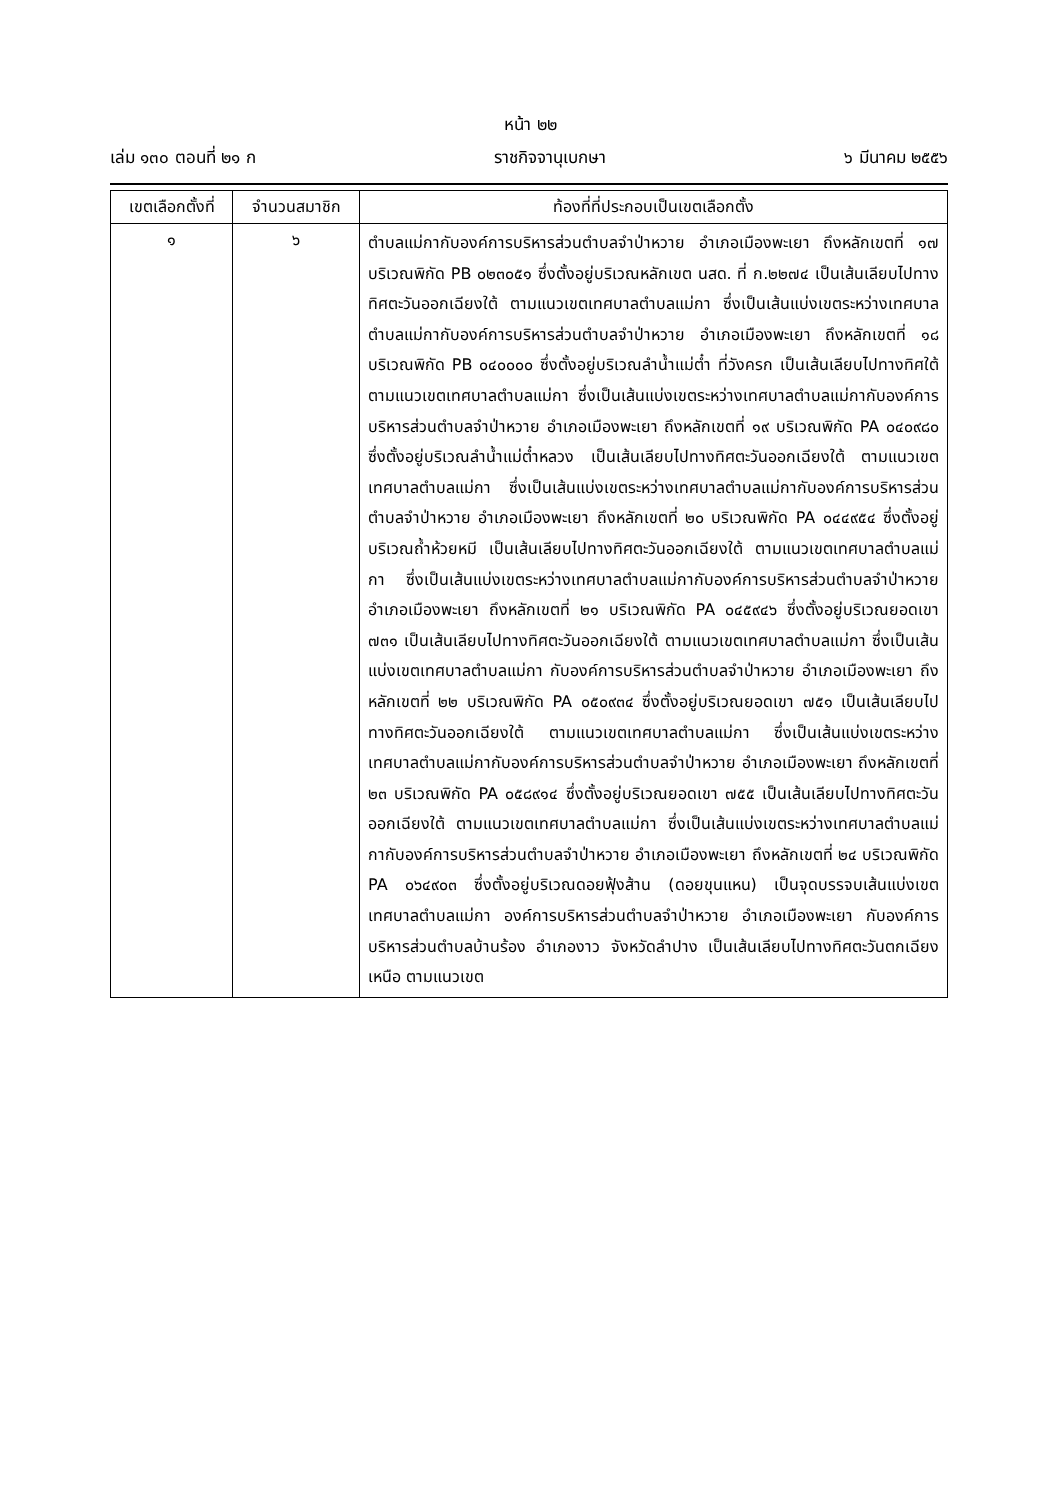หน้า ๒๒
เล่ม ๑๓๐ ตอนที่ ๒๑ ก ราชกิจจานุเบกษา ๖ มีนาคม ๒๕๕๖
| เขตเลือกตั้งที่ | จำนวนสมาชิก | ท้องที่ที่ประกอบเป็นเขตเลือกตั้ง |
| --- | --- | --- |
| ๑ | ๖ | ตำบลแม่กากับองค์การบริหารส่วนตำบลจำป่าหวาย อำเภอเมืองพะเยา ถึงหลักเขตที่ ๑๗ บริเวณพิกัด PB ๐๒๓๐๕๑ ซึ่งตั้งอยู่บริเวณหลักเขต นสด. ที่ ก.๒๒๗๔ เป็นเส้นเลียบไปทางทิศตะวันออกเฉียงใต้ ตามแนวเขตเทศบาลตำบลแม่กา ซึ่งเป็นเส้นแบ่งเขตระหว่างเทศบาลตำบลแม่กากับองค์การบริหารส่วนตำบลจำป่าหวาย อำเภอเมืองพะเยา ถึงหลักเขตที่ ๑๘ บริเวณพิกัด PB ๐๔๐๐๐๐ ซึ่งตั้งอยู่บริเวณลำน้ำแม่ต๋ำ ที่วังครก เป็นเส้นเลียบไปทางทิศใต้ ตามแนวเขตเทศบาลตำบลแม่กา ซึ่งเป็นเส้นแบ่งเขตระหว่างเทศบาลตำบลแม่กากับองค์การบริหารส่วนตำบลจำป่าหวาย อำเภอเมืองพะเยา ถึงหลักเขตที่ ๑๙ บริเวณพิกัด PA ๐๔๐๙๘๐ ซึ่งตั้งอยู่บริเวณลำน้ำแม่ต๋ำหลวง เป็นเส้นเลียบไปทางทิศตะวันออกเฉียงใต้ ตามแนวเขตเทศบาลตำบลแม่กา ซึ่งเป็นเส้นแบ่งเขตระหว่างเทศบาลตำบลแม่กากับองค์การบริหารส่วนตำบลจำป่าหวาย อำเภอเมืองพะเยา ถึงหลักเขตที่ ๒๐ บริเวณพิกัด PA ๐๔๔๙๕๔ ซึ่งตั้งอยู่บริเวณถ้ำห้วยหมี เป็นเส้นเลียบไปทางทิศตะวันออกเฉียงใต้ ตามแนวเขตเทศบาลตำบลแม่กา ซึ่งเป็นเส้นแบ่งเขตระหว่างเทศบาลตำบลแม่กากับองค์การบริหารส่วนตำบลจำป่าหวาย อำเภอเมืองพะเยา ถึงหลักเขตที่ ๒๑ บริเวณพิกัด PA ๐๔๕๙๔๖ ซึ่งตั้งอยู่บริเวณยอดเขา ๗๓๑ เป็นเส้นเลียบไปทางทิศตะวันออกเฉียงใต้ ตามแนวเขตเทศบาลตำบลแม่กา ซึ่งเป็นเส้นแบ่งเขตเทศบาลตำบลแม่กา กับองค์การบริหารส่วนตำบลจำป่าหวาย อำเภอเมืองพะเยา ถึงหลักเขตที่ ๒๒ บริเวณพิกัด PA ๐๕๐๙๓๔ ซึ่งตั้งอยู่บริเวณยอดเขา ๗๕๑ เป็นเส้นเลียบไปทางทิศตะวันออกเฉียงใต้ ตามแนวเขตเทศบาลตำบลแม่กา ซึ่งเป็นเส้นแบ่งเขตระหว่างเทศบาลตำบลแม่กากับองค์การบริหารส่วนตำบลจำป่าหวาย อำเภอเมืองพะเยา ถึงหลักเขตที่ ๒๓ บริเวณพิกัด PA ๐๕๘๙๑๔ ซึ่งตั้งอยู่บริเวณยอดเขา ๗๕๕ เป็นเส้นเลียบไปทางทิศตะวันออกเฉียงใต้ ตามแนวเขตเทศบาลตำบลแม่กา ซึ่งเป็นเส้นแบ่งเขตระหว่างเทศบาลตำบลแม่กากับองค์การบริหารส่วนตำบลจำป่าหวาย อำเภอเมืองพะเยา ถึงหลักเขตที่ ๒๔ บริเวณพิกัด PA ๐๖๔๙๐๓ ซึ่งตั้งอยู่บริเวณดอยฟุ้งส้าน (ดอยขุนแหน) เป็นจุดบรรจบเส้นแบ่งเขตเทศบาลตำบลแม่กา องค์การบริหารส่วนตำบลจำป่าหวาย อำเภอเมืองพะเยา กับองค์การบริหารส่วนตำบลบ้านร้อง อำเภองาว จังหวัดลำปาง เป็นเส้นเลียบไปทางทิศตะวันตกเฉียงเหนือ ตามแนวเขต |